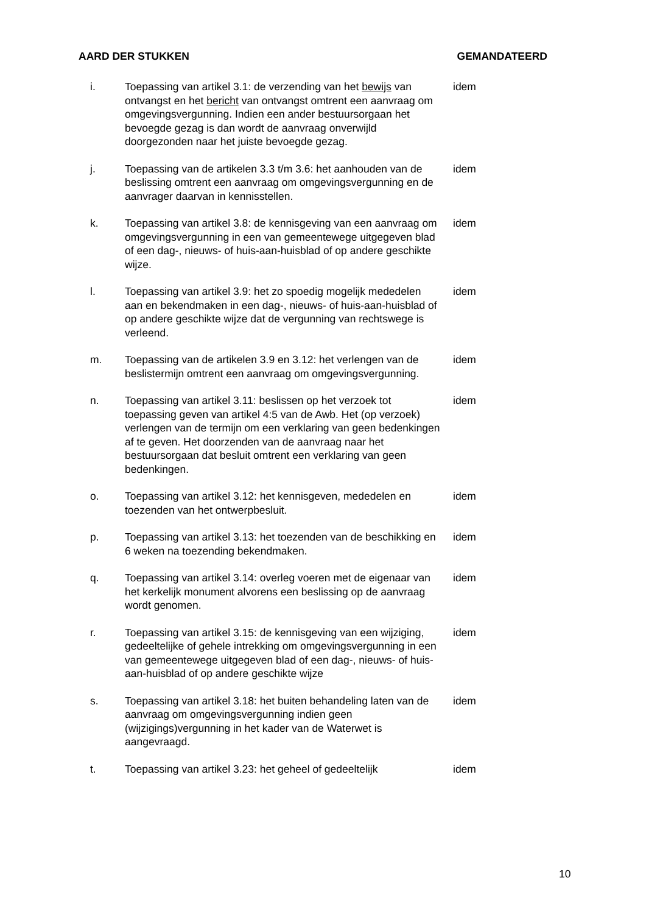AARD DER STUKKEN GEMANDATEERD
| i. | Toepassing van artikel 3.1: de verzending van het bewijs van ontvangst en het bericht van ontvangst omtrent een aanvraag om omgevingsvergunning. Indien een ander bestuursorgaan het bevoegde gezag is dan wordt de aanvraag onverwijld doorgezonden naar het juiste bevoegde gezag. | idem |
| j. | Toepassing van de artikelen 3.3 t/m 3.6: het aanhouden van de beslissing omtrent een aanvraag om omgevingsvergunning en de aanvrager daarvan in kennisstellen. | idem |
| k. | Toepassing van artikel 3.8: de kennisgeving van een aanvraag om omgevingsvergunning in een van gemeentewege uitgegeven blad of een dag-, nieuws- of huis-aan-huisblad of op andere geschikte wijze. | idem |
| l. | Toepassing van artikel 3.9: het zo spoedig mogelijk mededelen aan en bekendmaken in een dag-, nieuws- of huis-aan-huisblad of op andere geschikte wijze dat de vergunning van rechtswege is verleend. | idem |
| m. | Toepassing van de artikelen 3.9 en 3.12: het verlengen van de beslistermijn omtrent een aanvraag om omgevingsvergunning. | idem |
| n. | Toepassing van artikel 3.11: beslissen op het verzoek tot toepassing geven van artikel 4:5 van de Awb. Het (op verzoek) verlengen van de termijn om een verklaring van geen bedenkingen af te geven. Het doorzenden van de aanvraag naar het bestuursorgaan dat besluit omtrent een verklaring van geen bedenkingen. | idem |
| o. | Toepassing van artikel 3.12: het kennisgeven, mededelen en toezenden van het ontwerpbesluit. | idem |
| p. | Toepassing van artikel 3.13: het toezenden van de beschikking en 6 weken na toezending bekendmaken. | idem |
| q. | Toepassing van artikel 3.14: overleg voeren met de eigenaar van het kerkelijk monument alvorens een beslissing op de aanvraag wordt genomen. | idem |
| r. | Toepassing van artikel 3.15: de kennisgeving van een wijziging, gedeeltelijke of gehele intrekking om omgevingsvergunning in een van gemeentewege uitgegeven blad of een dag-, nieuws- of huis-aan-huisblad of op andere geschikte wijze | idem |
| s. | Toepassing van artikel 3.18: het buiten behandeling laten van de aanvraag om omgevingsvergunning indien geen (wijzigings)vergunning in het kader van de Waterwet is aangevraagd. | idem |
| t. | Toepassing van artikel 3.23: het geheel of gedeeltelijk | idem |
10